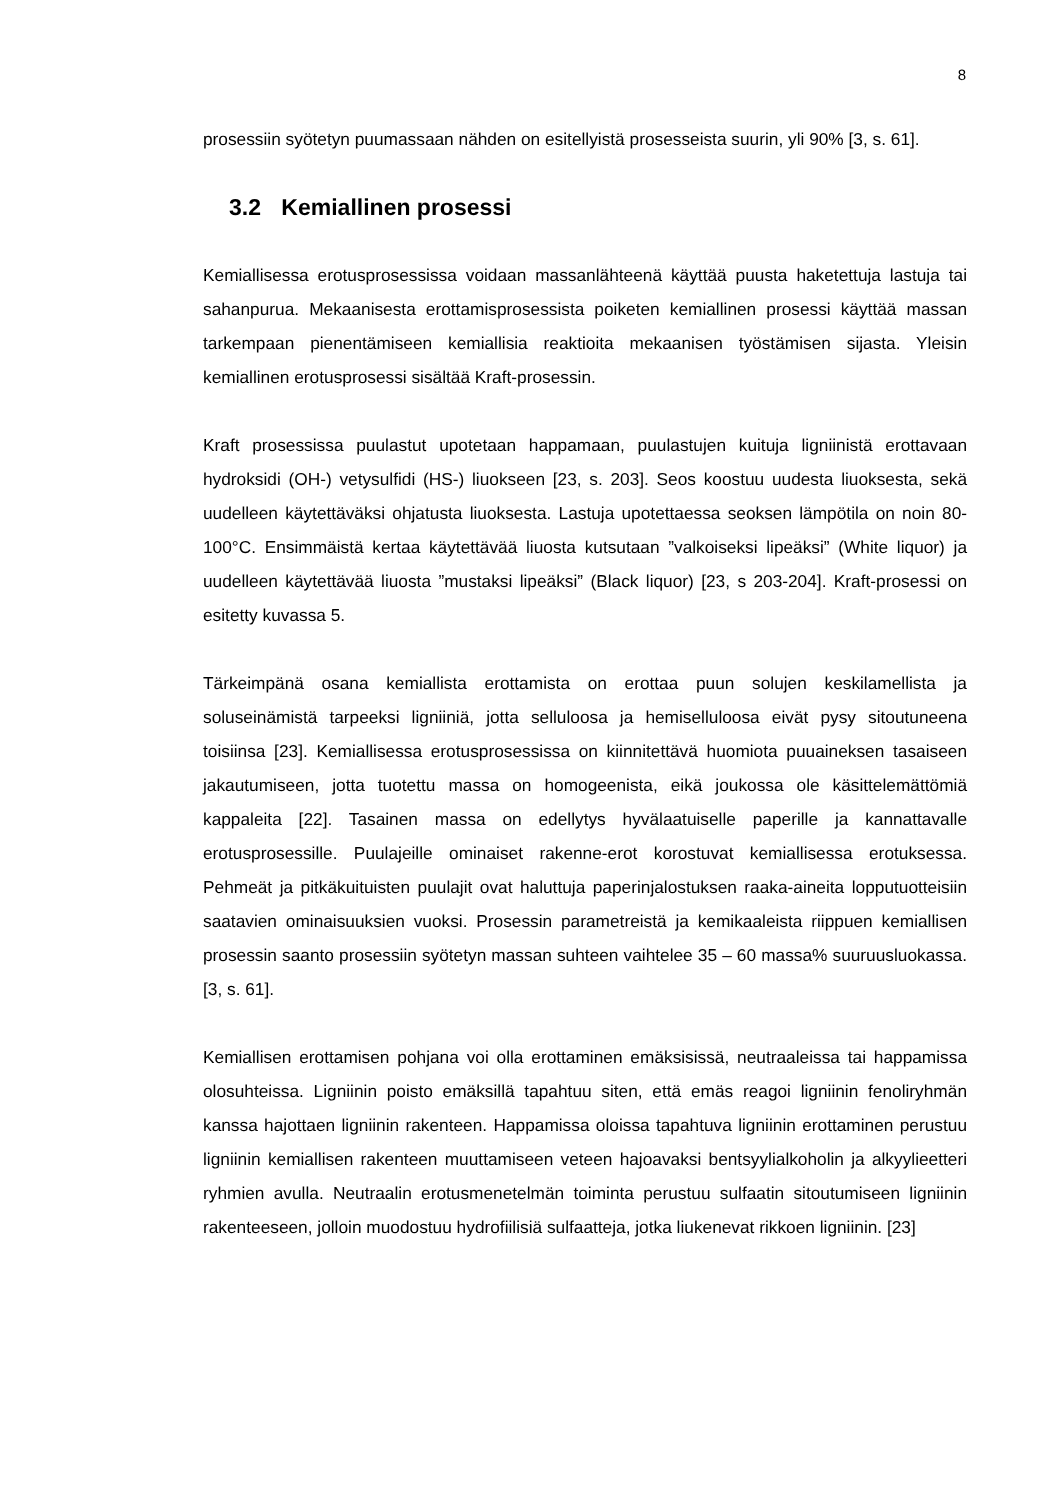8
prosessiin syötetyn puumassaan nähden on esitellyistä prosesseista suurin, yli 90% [3, s. 61].
3.2 Kemiallinen prosessi
Kemiallisessa erotusprosessissa voidaan massanlähteenä käyttää puusta haketettuja lastuja tai sahanpurua. Mekaanisesta erottamisprosessista poiketen kemiallinen prosessi käyttää massan tarkempaan pienentämiseen kemiallisia reaktioita mekaanisen työstämisen sijasta. Yleisin kemiallinen erotusprosessi sisältää Kraft-prosessin.
Kraft prosessissa puulastut upotetaan happamaan, puulastujen kuituja ligniinistä erottavaan hydroksidi (OH-) vetysulfidi (HS-) liuokseen [23, s. 203]. Seos koostuu uudesta liuoksesta, sekä uudelleen käytettäväksi ohjatusta liuoksesta. Lastuja upotettaessa seoksen lämpötila on noin 80-100°C. Ensimmäistä kertaa käytettävää liuosta kutsutaan ”valkoiseksi lipeäksi” (White liquor) ja uudelleen käytettävää liuosta ”mustaksi lipeäksi” (Black liquor) [23, s 203-204]. Kraft-prosessi on esitetty kuvassa 5.
Tärkeimpänä osana kemiallista erottamista on erottaa puun solujen keskilamellista ja soluseinämistä tarpeeksi ligniiniä, jotta selluloosa ja hemiselluloosa eivät pysy sitoutuneena toisiinsa [23]. Kemiallisessa erotusprosessissa on kiinnitettävä huomiota puuaineksen tasaiseen jakautumiseen, jotta tuotettu massa on homogeenista, eikä joukossa ole käsittelemättömiä kappaleita [22]. Tasainen massa on edellytys hyvälaatuiselle paperille ja kannattavalle erotusprosessille. Puulajeille ominaiset rakenne-erot korostuvat kemiallisessa erotuksessa. Pehmeät ja pitkäkuituisten puulajit ovat haluttuja paperinjalostuksen raaka-aineita lopputuotteisiin saatavien ominaisuuksien vuoksi. Prosessin parametreistä ja kemikaaleista riippuen kemiallisen prosessin saanto prosessiin syötetyn massan suhteen vaihtelee 35 – 60 massa% suuruusluokassa. [3, s. 61].
Kemiallisen erottamisen pohjana voi olla erottaminen emäksisissä, neutraaleissa tai happamissa olosuhteissa. Ligniinin poisto emäksillä tapahtuu siten, että emäs reagoi ligniinin fenoliryhmän kanssa hajottaen ligniinin rakenteen. Happamissa oloissa tapahtuva ligniinin erottaminen perustuu ligniinin kemiallisen rakenteen muuttamiseen veteen hajoavaksi bentsyylialkoholin ja alkyylieetteri ryhmien avulla. Neutraalin erotusmenetelmän toiminta perustuu sulfaatin sitoutumiseen ligniinin rakenteeseen, jolloin muodostuu hydrofiilisiä sulfaatteja, jotka liukenevat rikkoen ligniinin. [23]